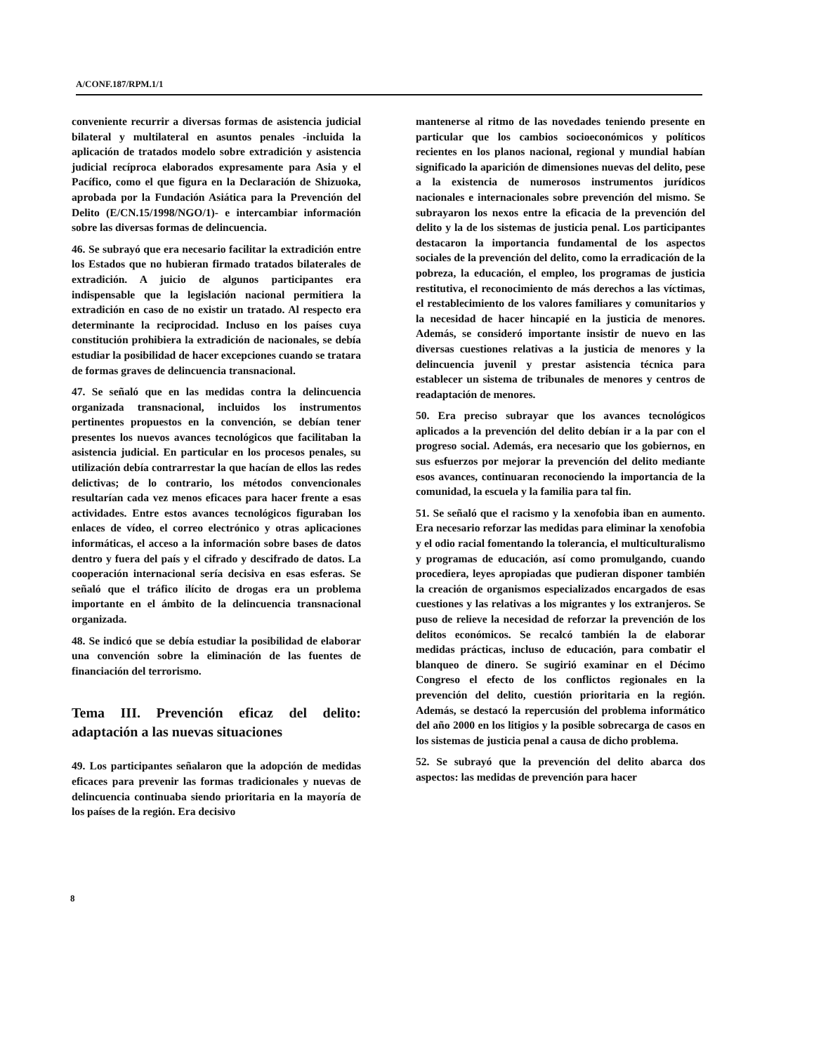A/CONF.187/RPM.1/1
conveniente recurrir a diversas formas de asistencia judicial bilateral y multilateral en asuntos penales -incluida la aplicación de tratados modelo sobre extradición y asistencia judicial recíproca elaborados expresamente para Asia y el Pacífico, como el que figura en la Declaración de Shizuoka, aprobada por la Fundación Asiática para la Prevención del Delito (E/CN.15/1998/NGO/1)- e intercambiar información sobre las diversas formas de delincuencia.
46. Se subrayó que era necesario facilitar la extradición entre los Estados que no hubieran firmado tratados bilaterales de extradición. A juicio de algunos participantes era indispensable que la legislación nacional permitiera la extradición en caso de no existir un tratado. Al respecto era determinante la reciprocidad. Incluso en los países cuya constitución prohibiera la extradición de nacionales, se debía estudiar la posibilidad de hacer excepciones cuando se tratara de formas graves de delincuencia transnacional.
47. Se señaló que en las medidas contra la delincuencia organizada transnacional, incluidos los instrumentos pertinentes propuestos en la convención, se debían tener presentes los nuevos avances tecnológicos que facilitaban la asistencia judicial. En particular en los procesos penales, su utilización debía contrarrestar la que hacían de ellos las redes delictivas; de lo contrario, los métodos convencionales resultarían cada vez menos eficaces para hacer frente a esas actividades. Entre estos avances tecnológicos figuraban los enlaces de vídeo, el correo electrónico y otras aplicaciones informáticas, el acceso a la información sobre bases de datos dentro y fuera del país y el cifrado y descifrado de datos. La cooperación internacional sería decisiva en esas esferas. Se señaló que el tráfico ilícito de drogas era un problema importante en el ámbito de la delincuencia transnacional organizada.
48. Se indicó que se debía estudiar la posibilidad de elaborar una convención sobre la eliminación de las fuentes de financiación del terrorismo.
Tema III. Prevención eficaz del delito: adaptación a las nuevas situaciones
49. Los participantes señalaron que la adopción de medidas eficaces para prevenir las formas tradicionales y nuevas de delincuencia continuaba siendo prioritaria en la mayoría de los países de la región. Era decisivo
mantenerse al ritmo de las novedades teniendo presente en particular que los cambios socioeconómicos y políticos recientes en los planos nacional, regional y mundial habían significado la aparición de dimensiones nuevas del delito, pese a la existencia de numerosos instrumentos jurídicos nacionales e internacionales sobre prevención del mismo. Se subrayaron los nexos entre la eficacia de la prevención del delito y la de los sistemas de justicia penal. Los participantes destacaron la importancia fundamental de los aspectos sociales de la prevención del delito, como la erradicación de la pobreza, la educación, el empleo, los programas de justicia restitutiva, el reconocimiento de más derechos a las víctimas, el restablecimiento de los valores familiares y comunitarios y la necesidad de hacer hincapié en la justicia de menores. Además, se consideró importante insistir de nuevo en las diversas cuestiones relativas a la justicia de menores y la delincuencia juvenil y prestar asistencia técnica para establecer un sistema de tribunales de menores y centros de readaptación de menores.
50. Era preciso subrayar que los avances tecnológicos aplicados a la prevención del delito debían ir a la par con el progreso social. Además, era necesario que los gobiernos, en sus esfuerzos por mejorar la prevención del delito mediante esos avances, continuaran reconociendo la importancia de la comunidad, la escuela y la familia para tal fin.
51. Se señaló que el racismo y la xenofobia iban en aumento. Era necesario reforzar las medidas para eliminar la xenofobia y el odio racial fomentando la tolerancia, el multiculturalismo y programas de educación, así como promulgando, cuando procediera, leyes apropiadas que pudieran disponer también la creación de organismos especializados encargados de esas cuestiones y las relativas a los migrantes y los extranjeros. Se puso de relieve la necesidad de reforzar la prevención de los delitos económicos. Se recalcó también la de elaborar medidas prácticas, incluso de educación, para combatir el blanqueo de dinero. Se sugirió examinar en el Décimo Congreso el efecto de los conflictos regionales en la prevención del delito, cuestión prioritaria en la región. Además, se destacó la repercusión del problema informático del año 2000 en los litigios y la posible sobrecarga de casos en los sistemas de justicia penal a causa de dicho problema.
52. Se subrayó que la prevención del delito abarca dos aspectos: las medidas de prevención para hacer
8